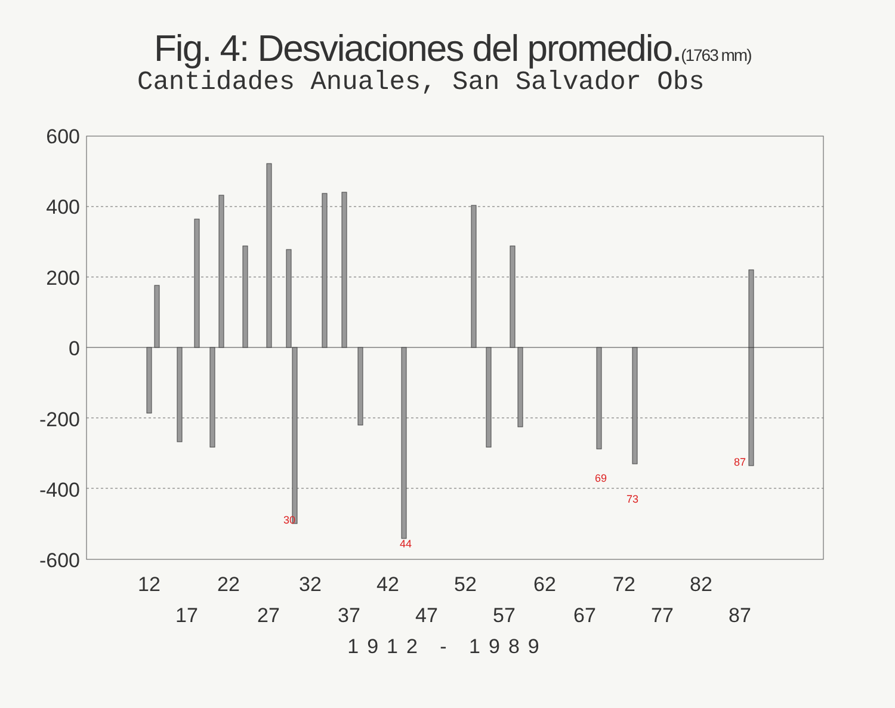Fig. 4: Desviaciones del promedio.(1763 mm)
Cantidades Anuales, San Salvador Obs
600
400
200
0
-200
-400
-600
12
22
32
42
52
62
72
82
17
27
37
47
57
67
77
87
1912 - 1989
30
44
69
73
87